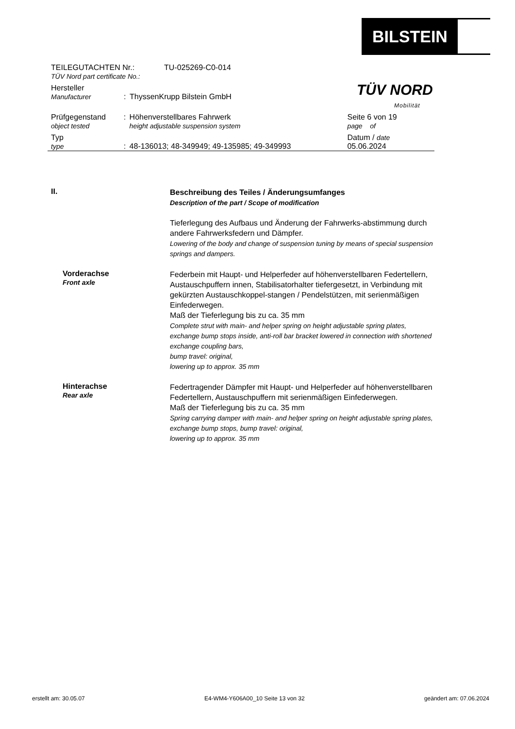BILSTEIN
TÜV NORD
Mobilität
TEILEGUTACHTEN Nr.:
TÜV Nord part certificate No.:
TU-025269-C0-014
Hersteller
Manufacturer
:
ThyssenKrupp Bilstein GmbH
Prüfgegenstand
object tested
: Höhenverstellbares Fahrwerk
height adjustable suspension system
Seite 6 von 19
page of
Typ
type
:
48-136013; 48-349949; 49-135985; 49-349993 Datum / date
05.06.2024
II.
Beschreibung des Teiles / Änderungsumfanges
Description of the part / Scope of modification
Tieferlegung des Aufbaus und Änderung der Fahrwerks-abstimmung durch andere Fahrwerksfedern und Dämpfer.
Lowering of the body and change of suspension tuning by means of special suspension springs and dampers.
Vorderachse
Front axle
Federbein mit Haupt- und Helperfeder auf höhenverstellbaren Federtellern, Austauschpuffern innen, Stabilisatorhalter tiefergesetzt, in Verbindung mit gekürzten Austauschkoppel-stangen / Pendelstützen, mit serienmäßigen Einfederwegen.
Maß der Tieferlegung bis zu ca. 35 mm
Complete strut with main- and helper spring on height adjustable spring plates, exchange bump stops inside, anti-roll bar bracket lowered in connection with shortened exchange coupling bars,
bump travel: original,
lowering up to approx. 35 mm
Hinterachse
Rear axle
Federtragender Dämpfer mit Haupt- und Helperfeder auf höhenverstellbaren Federtellern, Austauschpuffern mit serienmäßigen Einfederwegen.
Maß der Tieferlegung bis zu ca. 35 mm
Spring carrying damper with main- and helper spring on height adjustable spring plates, exchange bump stops, bump travel: original,
lowering up to approx. 35 mm
erstellt am: 30.05.07 E4-WM4-Y606A00_10 Seite 13 von 32 geändert am: 07.06.2024